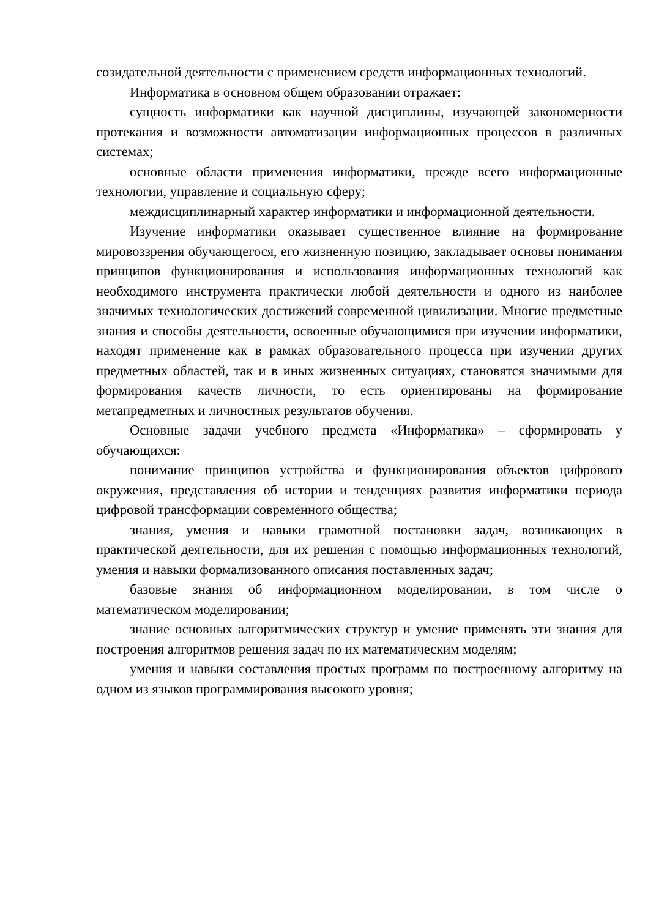созидательной деятельности с применением средств информационных технологий.
Информатика в основном общем образовании отражает:
сущность информатики как научной дисциплины, изучающей закономерности протекания и возможности автоматизации информационных процессов в различных системах;
основные области применения информатики, прежде всего информационные технологии, управление и социальную сферу;
междисциплинарный характер информатики и информационной деятельности.
Изучение информатики оказывает существенное влияние на формирование мировоззрения обучающегося, его жизненную позицию, закладывает основы понимания принципов функционирования и использования информационных технологий как необходимого инструмента практически любой деятельности и одного из наиболее значимых технологических достижений современной цивилизации. Многие предметные знания и способы деятельности, освоенные обучающимися при изучении информатики, находят применение как в рамках образовательного процесса при изучении других предметных областей, так и в иных жизненных ситуациях, становятся значимыми для формирования качеств личности, то есть ориентированы на формирование метапредметных и личностных результатов обучения.
Основные задачи учебного предмета «Информатика» – сформировать у обучающихся:
понимание принципов устройства и функционирования объектов цифрового окружения, представления об истории и тенденциях развития информатики периода цифровой трансформации современного общества;
знания, умения и навыки грамотной постановки задач, возникающих в практической деятельности, для их решения с помощью информационных технологий, умения и навыки формализованного описания поставленных задач;
базовые знания об информационном моделировании, в том числе о математическом моделировании;
знание основных алгоритмических структур и умение применять эти знания для построения алгоритмов решения задач по их математическим моделям;
умения и навыки составления простых программ по построенному алгоритму на одном из языков программирования высокого уровня;